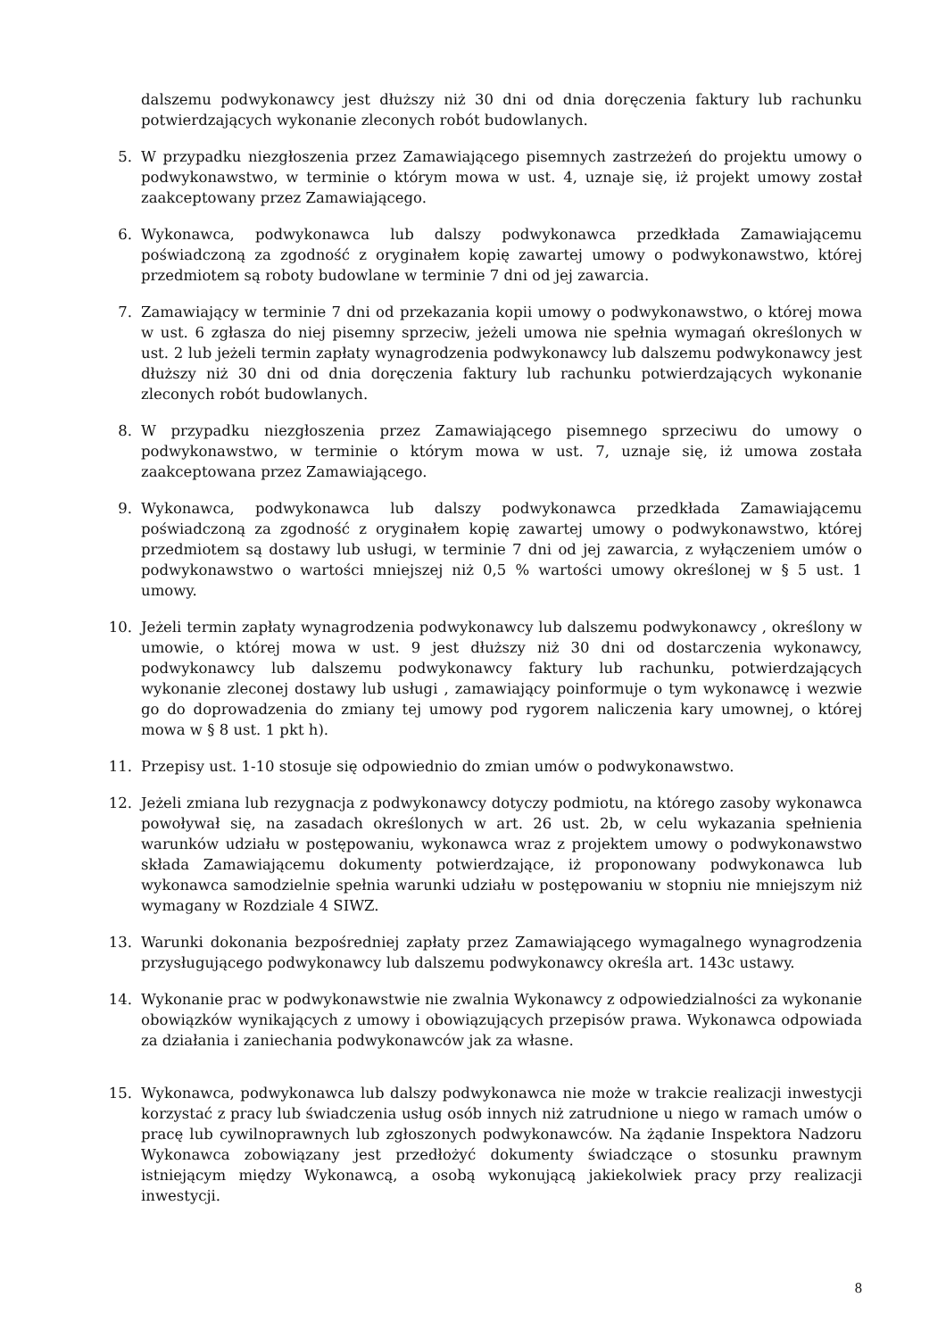dalszemu podwykonawcy jest dłuższy niż 30 dni od dnia doręczenia faktury lub rachunku potwierdzających wykonanie zleconych robót budowlanych.
5. W przypadku niezgłoszenia przez Zamawiającego pisemnych zastrzeżeń do projektu umowy o podwykonawstwo, w terminie o którym mowa w ust. 4, uznaje się, iż projekt umowy został zaakceptowany przez Zamawiającego.
6. Wykonawca, podwykonawca lub dalszy podwykonawca przedkłada Zamawiającemu poświadczoną za zgodność z oryginałem kopię zawartej umowy o podwykonawstwo, której przedmiotem są roboty budowlane w terminie 7 dni od jej zawarcia.
7. Zamawiający w terminie 7 dni od przekazania kopii umowy o podwykonawstwo, o której mowa w ust. 6 zgłasza do niej pisemny sprzeciw, jeżeli umowa nie spełnia wymagań określonych w ust. 2 lub jeżeli termin zapłaty wynagrodzenia podwykonawcy lub dalszemu podwykonawcy jest dłuższy niż 30 dni od dnia doręczenia faktury lub rachunku potwierdzających wykonanie zleconych robót budowlanych.
8. W przypadku niezgłoszenia przez Zamawiającego pisemnego sprzeciwu do umowy o podwykonawstwo, w terminie o którym mowa w ust. 7, uznaje się, iż umowa została zaakceptowana przez Zamawiającego.
9. Wykonawca, podwykonawca lub dalszy podwykonawca przedkłada Zamawiającemu poświadczoną za zgodność z oryginałem kopię zawartej umowy o podwykonawstwo, której przedmiotem są dostawy lub usługi, w terminie 7 dni od jej zawarcia, z wyłączeniem umów o podwykonawstwo o wartości mniejszej niż 0,5 % wartości umowy określonej w § 5 ust. 1 umowy.
10. Jeżeli termin zapłaty wynagrodzenia podwykonawcy lub dalszemu podwykonawcy , określony w umowie, o której mowa w ust. 9 jest dłuższy niż 30 dni od dostarczenia wykonawcy, podwykonawcy lub dalszemu podwykonawcy faktury lub rachunku, potwierdzających wykonanie zleconej dostawy lub usługi , zamawiający poinformuje o tym wykonawcę i wezwie go do doprowadzenia do zmiany tej umowy pod rygorem naliczenia kary umownej, o której mowa w § 8 ust. 1 pkt h).
11. Przepisy ust. 1-10 stosuje się odpowiednio do zmian umów o podwykonawstwo.
12. Jeżeli zmiana lub rezygnacja z podwykonawcy dotyczy podmiotu, na którego zasoby wykonawca powoływał się, na zasadach określonych w art. 26 ust. 2b, w celu wykazania spełnienia warunków udziału w postępowaniu, wykonawca wraz z projektem umowy o podwykonawstwo składa Zamawiającemu dokumenty potwierdzające, iż proponowany podwykonawca lub wykonawca samodzielnie spełnia warunki udziału w postępowaniu w stopniu nie mniejszym niż wymagany w Rozdziale 4 SIWZ.
13. Warunki dokonania bezpośredniej zapłaty przez Zamawiającego wymagalnego wynagrodzenia przysługującego podwykonawcy lub dalszemu podwykonawcy określa art. 143c ustawy.
14. Wykonanie prac w podwykonawstwie nie zwalnia Wykonawcy z odpowiedzialności za wykonanie obowiązków wynikających z umowy i obowiązujących przepisów prawa. Wykonawca odpowiada za działania i zaniechania podwykonawców jak za własne.
15. Wykonawca, podwykonawca lub dalszy podwykonawca nie może w trakcie realizacji inwestycji korzystać z pracy lub świadczenia usług osób innych niż zatrudnione u niego w ramach umów o pracę lub cywilnoprawnych lub zgłoszonych podwykonawców. Na żądanie Inspektora Nadzoru Wykonawca zobowiązany jest przedłożyć dokumenty świadczące o stosunku prawnym istniejącym między Wykonawcą, a osobą wykonującą jakiekolwiek pracy przy realizacji inwestycji.
8